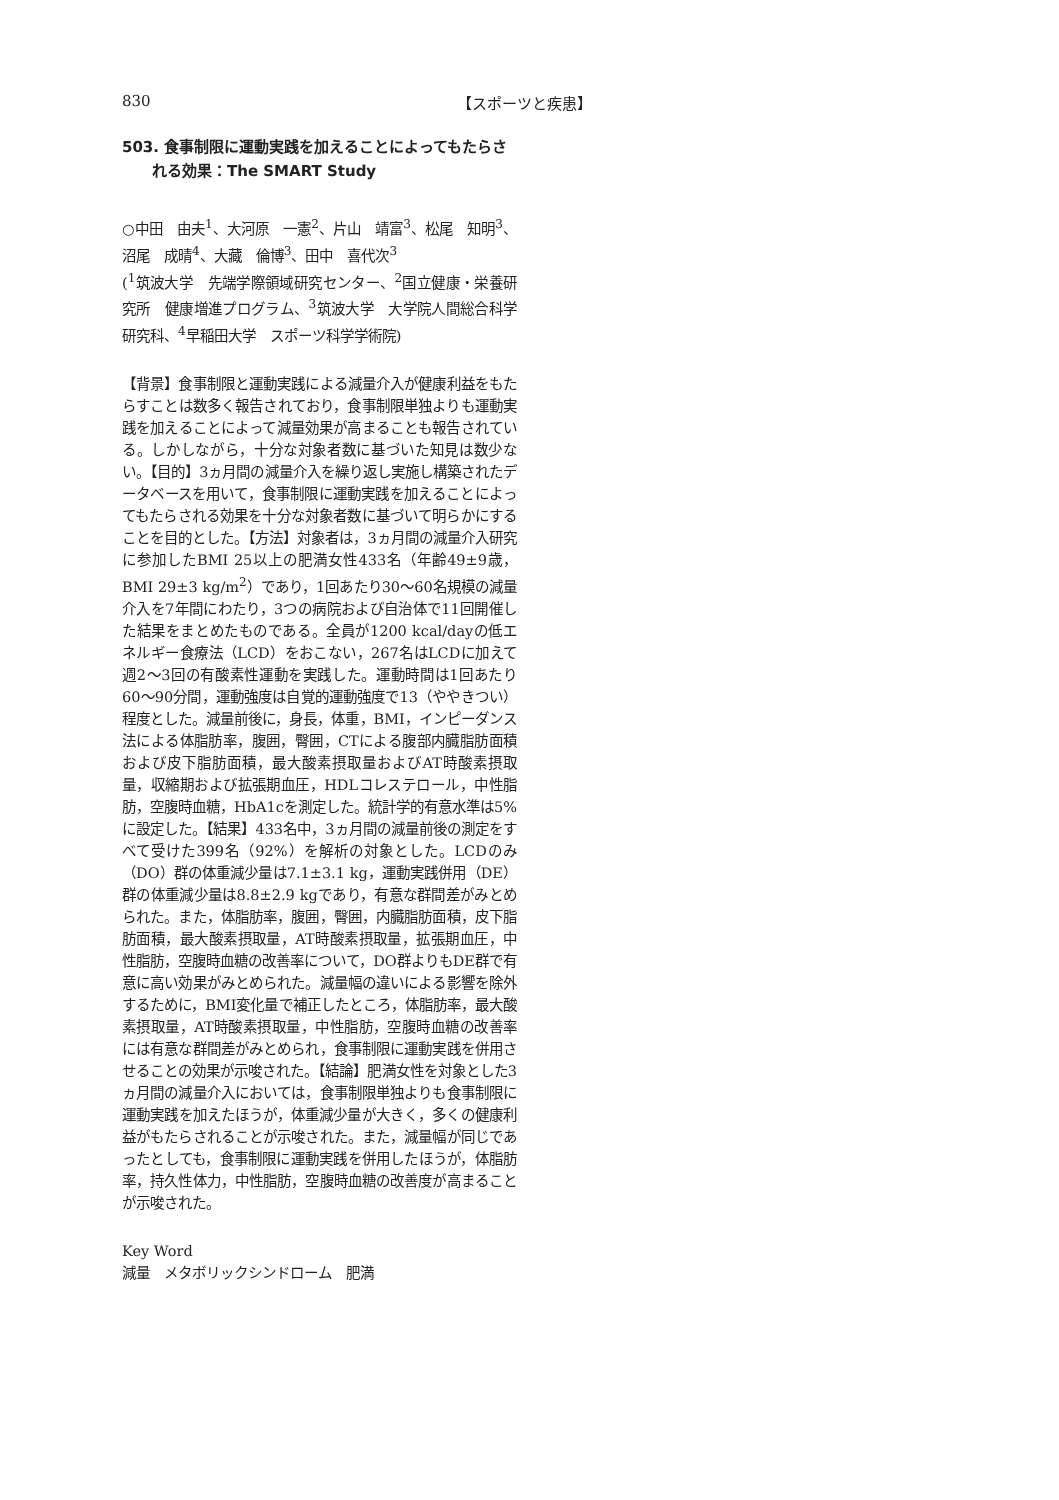830 【スポーツと疾患】
503. 食事制限に運動実践を加えることによってもたらされる効果：The SMART Study
○中田　由夫<sup>1</sup>、大河原　一憲<sup>2</sup>、片山　靖富<sup>3</sup>、松尾　知明<sup>3</sup>、沼尾　成晴<sup>4</sup>、大藏　倫博<sup>3</sup>、田中　喜代次<sup>3</sup>
(<sup>1</sup>筑波大学　先端学際領域研究センター、<sup>2</sup>国立健康・栄養研究所　健康増進プログラム、<sup>3</sup>筑波大学　大学院人間総合科学研究科、<sup>4</sup>早稲田大学　スポーツ科学学術院)
【背景】食事制限と運動実践による減量介入が健康利益をもたらすことは数多く報告されており，食事制限単独よりも運動実践を加えることによって減量効果が高まることも報告されている。しかしながら，十分な対象者数に基づいた知見は数少ない。【目的】3ヵ月間の減量介入を繰り返し実施し構築されたデータベースを用いて，食事制限に運動実践を加えることによってもたらされる効果を十分な対象者数に基づいて明らかにすることを目的とした。【方法】対象者は，3ヵ月間の減量介入研究に参加したBMI 25以上の肥満女性433名（年齢49±9歳，BMI 29±3 kg/m<sup>2</sup>）であり，1回あたり30～60名規模の減量介入を7年間にわたり，3つの病院および自治体で11回開催した結果をまとめたものである。全員が1200 kcal/dayの低エネルギー食療法（LCD）をおこない，267名はLCDに加えて週2～3回の有酸素性運動を実践した。運動時間は1回あたり60～90分間，運動強度は自覚的運動強度で13（ややきつい）程度とした。減量前後に，身長，体重，BMI，インピーダンス法による体脂肪率，腹囲，臀囲，CTによる腹部内臓脂肪面積および皮下脂肪面積，最大酸素摂取量およびAT時酸素摂取量，収縮期および拡張期血圧，HDLコレステロール，中性脂肪，空腹時血糖，HbA1cを測定した。統計学的有意水準は5%に設定した。【結果】433名中，3ヵ月間の減量前後の測定をすべて受けた399名（92%）を解析の対象とした。LCDのみ（DO）群の体重減少量は7.1±3.1 kg，運動実践併用（DE）群の体重減少量は8.8±2.9 kgであり，有意な群間差がみとめられた。また，体脂肪率，腹囲，臀囲，内臓脂肪面積，皮下脂肪面積，最大酸素摂取量，AT時酸素摂取量，拡張期血圧，中性脂肪，空腹時血糖の改善率について，DO群よりもDE群で有意に高い効果がみとめられた。減量幅の違いによる影響を除外するために，BMI変化量で補正したところ，体脂肪率，最大酸素摂取量，AT時酸素摂取量，中性脂肪，空腹時血糖の改善率には有意な群間差がみとめられ，食事制限に運動実践を併用させることの効果が示唆された。【結論】肥満女性を対象とした3ヵ月間の減量介入においては，食事制限単独よりも食事制限に運動実践を加えたほうが，体重減少量が大きく，多くの健康利益がもたらされることが示唆された。また，減量幅が同じであったとしても，食事制限に運動実践を併用したほうが，体脂肪率，持久性体力，中性脂肪，空腹時血糖の改善度が高まることが示唆された。
Key Word
減量　メタボリックシンドローム　肥満